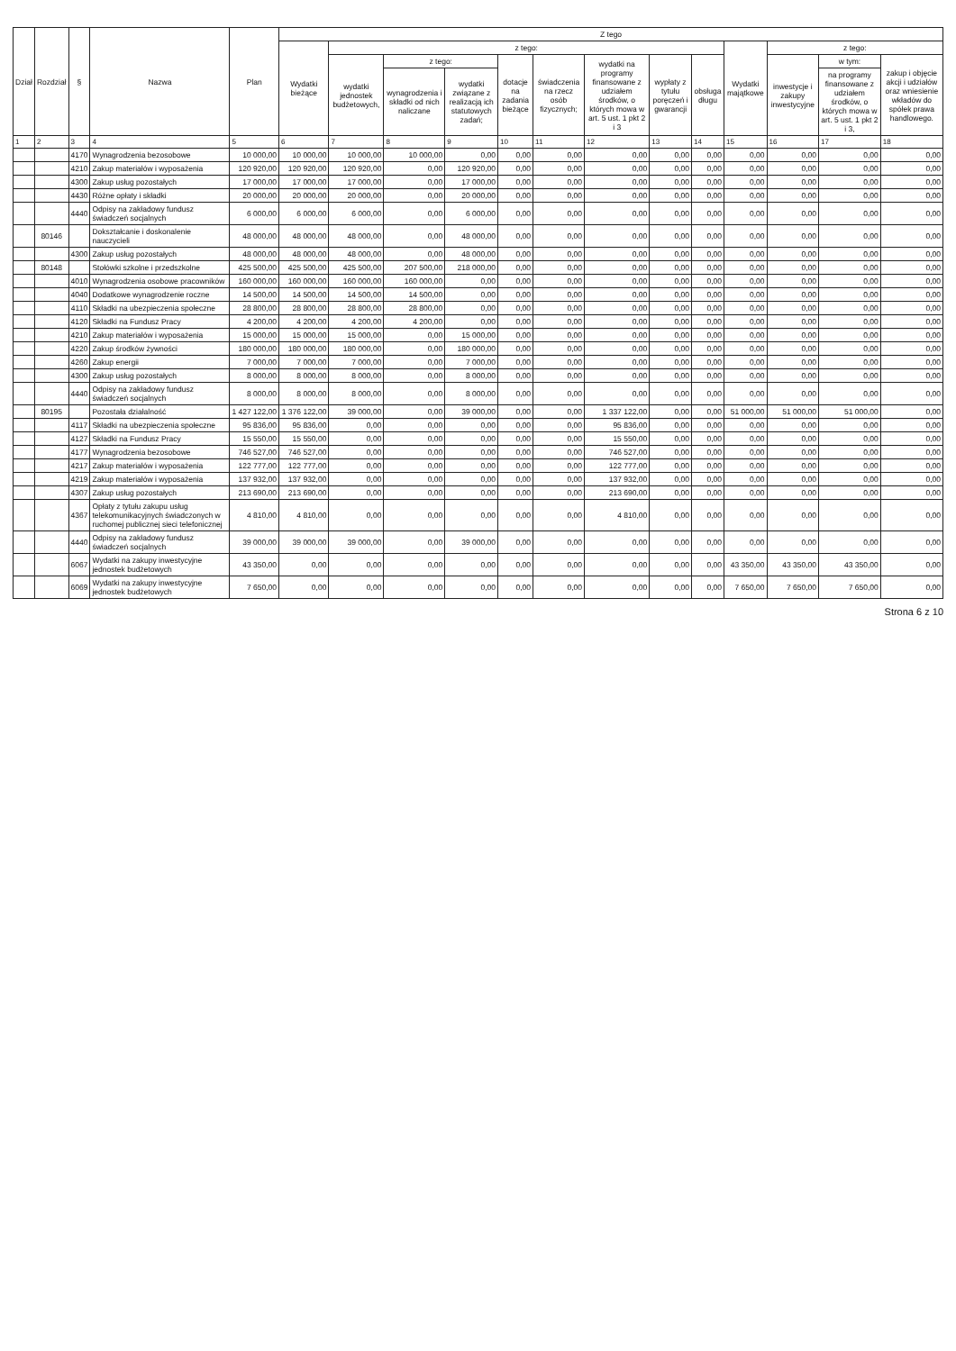| Dział | Rozdział | § | Nazwa | Plan | Z tego | | | | | | | | | | | | |
| --- | --- | --- | --- | --- | --- | --- | --- | --- | --- | --- | --- | --- | --- | --- | --- | --- | --- |
| | | | | | Wydatki bieżące | z tego: | | | | | | | | Wydatki majątkowe | z tego: | | |
| | | | | | | wydatki jednostek budżetowych, | z tego: | | dotacje na zadania bieżące | świadczenia na rzecz osób fizycznych; | wydatki na programy finansowane z udziałem środków, o których mowa w art. 5 ust. 1 pkt 2 i 3 | wypłaty z tytułu poręczeń i gwarancji | obsługa długu | | inwestycje i zakupy inwestycyjne | w tym: | zakup i objęcie akcji i udziałów oraz wniesienie wkładów do spółek prawa handlowego. |
| | | | | | | | wynagrodzenia i składki od nich naliczane | wydatki związane z realizacją ich statutowych zadań; | | | | | | | | na programy finansowane z udziałem środków, o których mowa w art. 5 ust. 1 pkt 2 i 3, | |
| 1 | 2 | 3 | 4 | 5 | 6 | 7 | 8 | 9 | 10 | 11 | 12 | 13 | 14 | 15 | 16 | 17 | 18 |
| | | 4170 | Wynagrodzenia bezosobowe | 10 000,00 | 10 000,00 | 10 000,00 | 10 000,00 | 0,00 | 0,00 | 0,00 | 0,00 | 0,00 | 0,00 | 0,00 | 0,00 | 0,00 | 0,00 |
| | | 4210 | Zakup materiałów i wyposażenia | 120 920,00 | 120 920,00 | 120 920,00 | 0,00 | 120 920,00 | 0,00 | 0,00 | 0,00 | 0,00 | 0,00 | 0,00 | 0,00 | 0,00 | 0,00 |
| | | 4300 | Zakup usług pozostałych | 17 000,00 | 17 000,00 | 17 000,00 | 0,00 | 17 000,00 | 0,00 | 0,00 | 0,00 | 0,00 | 0,00 | 0,00 | 0,00 | 0,00 | 0,00 |
| | | 4430 | Różne opłaty i składki | 20 000,00 | 20 000,00 | 20 000,00 | 0,00 | 20 000,00 | 0,00 | 0,00 | 0,00 | 0,00 | 0,00 | 0,00 | 0,00 | 0,00 | 0,00 |
| | | 4440 | Odpisy na zakładowy fundusz świadczeń socjalnych | 6 000,00 | 6 000,00 | 6 000,00 | 0,00 | 6 000,00 | 0,00 | 0,00 | 0,00 | 0,00 | 0,00 | 0,00 | 0,00 | 0,00 | 0,00 |
| | 80146 | | Dokształcanie i doskonalenie nauczycieli | 48 000,00 | 48 000,00 | 48 000,00 | 0,00 | 48 000,00 | 0,00 | 0,00 | 0,00 | 0,00 | 0,00 | 0,00 | 0,00 | 0,00 | 0,00 |
| | | 4300 | Zakup usług pozostałych | 48 000,00 | 48 000,00 | 48 000,00 | 0,00 | 48 000,00 | 0,00 | 0,00 | 0,00 | 0,00 | 0,00 | 0,00 | 0,00 | 0,00 | 0,00 |
| | 80148 | | Stołówki szkolne i przedszkolne | 425 500,00 | 425 500,00 | 425 500,00 | 207 500,00 | 218 000,00 | 0,00 | 0,00 | 0,00 | 0,00 | 0,00 | 0,00 | 0,00 | 0,00 | 0,00 |
| | | 4010 | Wynagrodzenia osobowe pracowników | 160 000,00 | 160 000,00 | 160 000,00 | 160 000,00 | 0,00 | 0,00 | 0,00 | 0,00 | 0,00 | 0,00 | 0,00 | 0,00 | 0,00 | 0,00 |
| | | 4040 | Dodatkowe wynagrodzenie roczne | 14 500,00 | 14 500,00 | 14 500,00 | 14 500,00 | 0,00 | 0,00 | 0,00 | 0,00 | 0,00 | 0,00 | 0,00 | 0,00 | 0,00 | 0,00 |
| | | 4110 | Składki na ubezpieczenia społeczne | 28 800,00 | 28 800,00 | 28 800,00 | 28 800,00 | 0,00 | 0,00 | 0,00 | 0,00 | 0,00 | 0,00 | 0,00 | 0,00 | 0,00 | 0,00 |
| | | 4120 | Składki na Fundusz Pracy | 4 200,00 | 4 200,00 | 4 200,00 | 4 200,00 | 0,00 | 0,00 | 0,00 | 0,00 | 0,00 | 0,00 | 0,00 | 0,00 | 0,00 | 0,00 |
| | | 4210 | Zakup materiałów i wyposażenia | 15 000,00 | 15 000,00 | 15 000,00 | 0,00 | 15 000,00 | 0,00 | 0,00 | 0,00 | 0,00 | 0,00 | 0,00 | 0,00 | 0,00 | 0,00 |
| | | 4220 | Zakup środków żywności | 180 000,00 | 180 000,00 | 180 000,00 | 0,00 | 180 000,00 | 0,00 | 0,00 | 0,00 | 0,00 | 0,00 | 0,00 | 0,00 | 0,00 | 0,00 |
| | | 4260 | Zakup energii | 7 000,00 | 7 000,00 | 7 000,00 | 0,00 | 7 000,00 | 0,00 | 0,00 | 0,00 | 0,00 | 0,00 | 0,00 | 0,00 | 0,00 | 0,00 |
| | | 4300 | Zakup usług pozostałych | 8 000,00 | 8 000,00 | 8 000,00 | 0,00 | 8 000,00 | 0,00 | 0,00 | 0,00 | 0,00 | 0,00 | 0,00 | 0,00 | 0,00 | 0,00 |
| | | 4440 | Odpisy na zakładowy fundusz świadczeń socjalnych | 8 000,00 | 8 000,00 | 8 000,00 | 0,00 | 8 000,00 | 0,00 | 0,00 | 0,00 | 0,00 | 0,00 | 0,00 | 0,00 | 0,00 | 0,00 |
| | 80195 | | Pozostała działalność | 1 427 122,00 | 1 376 122,00 | 39 000,00 | 0,00 | 39 000,00 | 0,00 | 0,00 | 1 337 122,00 | 0,00 | 0,00 | 51 000,00 | 51 000,00 | 51 000,00 | 0,00 |
| | | 4117 | Składki na ubezpieczenia społeczne | 95 836,00 | 95 836,00 | 0,00 | 0,00 | 0,00 | 0,00 | 0,00 | 95 836,00 | 0,00 | 0,00 | 0,00 | 0,00 | 0,00 | 0,00 |
| | | 4127 | Składki na Fundusz Pracy | 15 550,00 | 15 550,00 | 0,00 | 0,00 | 0,00 | 0,00 | 0,00 | 15 550,00 | 0,00 | 0,00 | 0,00 | 0,00 | 0,00 | 0,00 |
| | | 4177 | Wynagrodzenia bezosobowe | 746 527,00 | 746 527,00 | 0,00 | 0,00 | 0,00 | 0,00 | 0,00 | 746 527,00 | 0,00 | 0,00 | 0,00 | 0,00 | 0,00 | 0,00 |
| | | 4217 | Zakup materiałów i wyposażenia | 122 777,00 | 122 777,00 | 0,00 | 0,00 | 0,00 | 0,00 | 0,00 | 122 777,00 | 0,00 | 0,00 | 0,00 | 0,00 | 0,00 | 0,00 |
| | | 4219 | Zakup materiałów i wyposażenia | 137 932,00 | 137 932,00 | 0,00 | 0,00 | 0,00 | 0,00 | 0,00 | 137 932,00 | 0,00 | 0,00 | 0,00 | 0,00 | 0,00 | 0,00 |
| | | 4307 | Zakup usług pozostałych | 213 690,00 | 213 690,00 | 0,00 | 0,00 | 0,00 | 0,00 | 0,00 | 213 690,00 | 0,00 | 0,00 | 0,00 | 0,00 | 0,00 | 0,00 |
| | | 4367 | Opłaty z tytułu zakupu usług telekomunikacyjnych świadczonych w ruchomej publicznej sieci telefonicznej | 4 810,00 | 4 810,00 | 0,00 | 0,00 | 0,00 | 0,00 | 0,00 | 4 810,00 | 0,00 | 0,00 | 0,00 | 0,00 | 0,00 | 0,00 |
| | | 4440 | Odpisy na zakładowy fundusz świadczeń socjalnych | 39 000,00 | 39 000,00 | 39 000,00 | 0,00 | 39 000,00 | 0,00 | 0,00 | 0,00 | 0,00 | 0,00 | 0,00 | 0,00 | 0,00 | 0,00 |
| | | 6067 | Wydatki na zakupy inwestycyjne jednostek budżetowych | 43 350,00 | 0,00 | 0,00 | 0,00 | 0,00 | 0,00 | 0,00 | 0,00 | 0,00 | 0,00 | 43 350,00 | 43 350,00 | 43 350,00 | 0,00 |
| | | 6069 | Wydatki na zakupy inwestycyjne jednostek budżetowych | 7 650,00 | 0,00 | 0,00 | 0,00 | 0,00 | 0,00 | 0,00 | 0,00 | 0,00 | 0,00 | 7 650,00 | 7 650,00 | 7 650,00 | 0,00 |
Strona 6 z 10